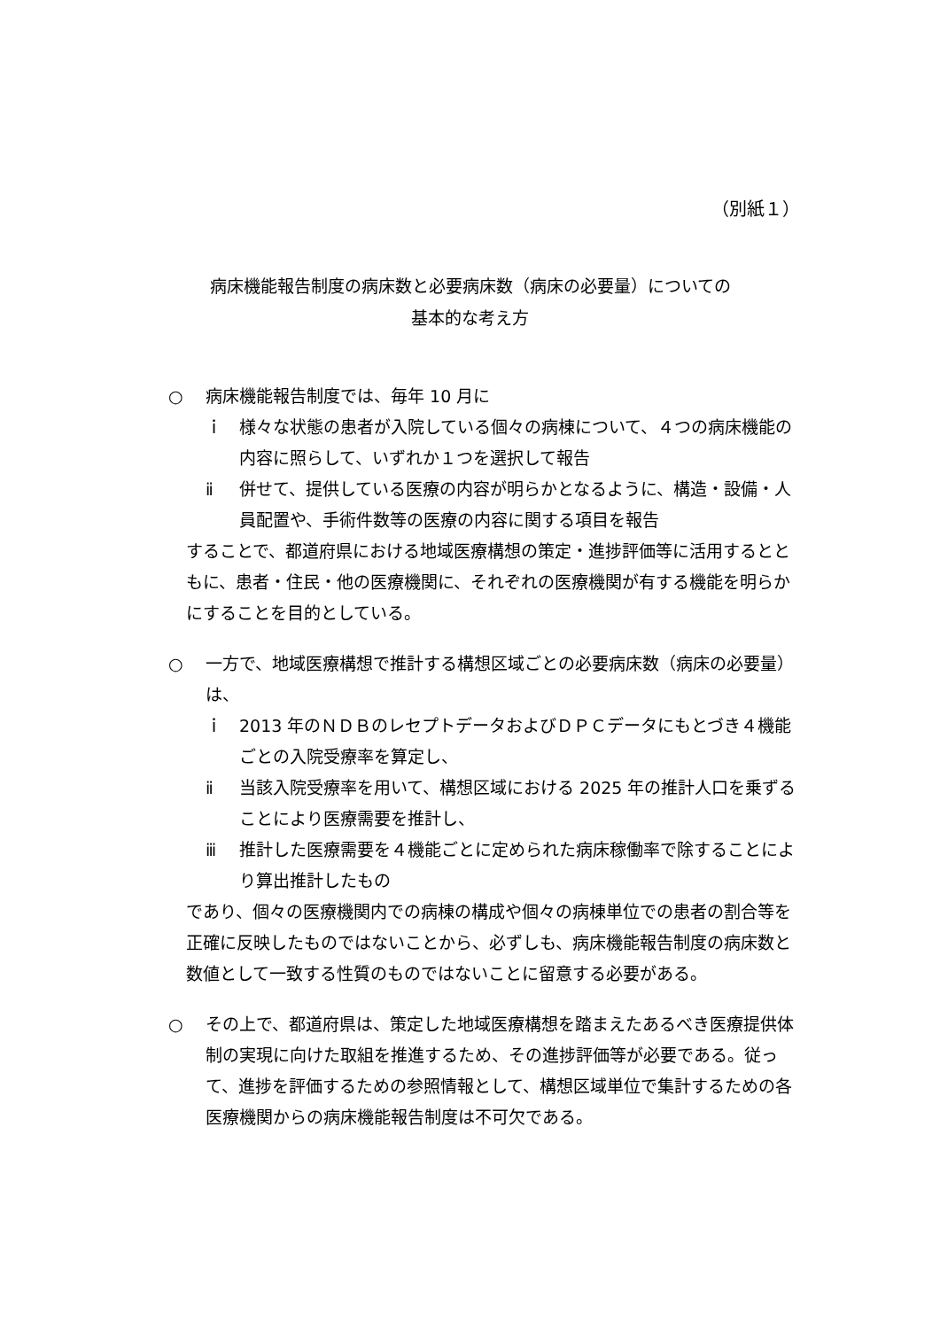（別紙１）
病床機能報告制度の病床数と必要病床数（病床の必要量）についての
基本的な考え方
○ 病床機能報告制度では、毎年 10 月に
ｉ 様々な状態の患者が入院している個々の病棟について、４つの病床機能の内容に照らして、いずれか１つを選択して報告
ⅱ 併せて、提供している医療の内容が明らかとなるように、構造・設備・人員配置や、手術件数等の医療の内容に関する項目を報告
することで、都道府県における地域医療構想の策定・進捗評価等に活用するとともに、患者・住民・他の医療機関に、それぞれの医療機関が有する機能を明らかにすることを目的としている。
○ 一方で、地域医療構想で推計する構想区域ごとの必要病床数（病床の必要量）は、
ｉ 2013 年のＮＤＢのレセプトデータおよびＤＰＣデータにもとづき４機能ごとの入院受療率を算定し、
ⅱ 当該入院受療率を用いて、構想区域における 2025 年の推計人口を乗ずることにより医療需要を推計し、
ⅲ 推計した医療需要を４機能ごとに定められた病床稼働率で除することにより算出推計したもの
であり、個々の医療機関内での病棟の構成や個々の病棟単位での患者の割合等を正確に反映したものではないことから、必ずしも、病床機能報告制度の病床数と数値として一致する性質のものではないことに留意する必要がある。
○ その上で、都道府県は、策定した地域医療構想を踏まえたあるべき医療提供体制の実現に向けた取組を推進するため、その進捗評価等が必要である。従って、進捗を評価するための参照情報として、構想区域単位で集計するための各医療機関からの病床機能報告制度は不可欠である。